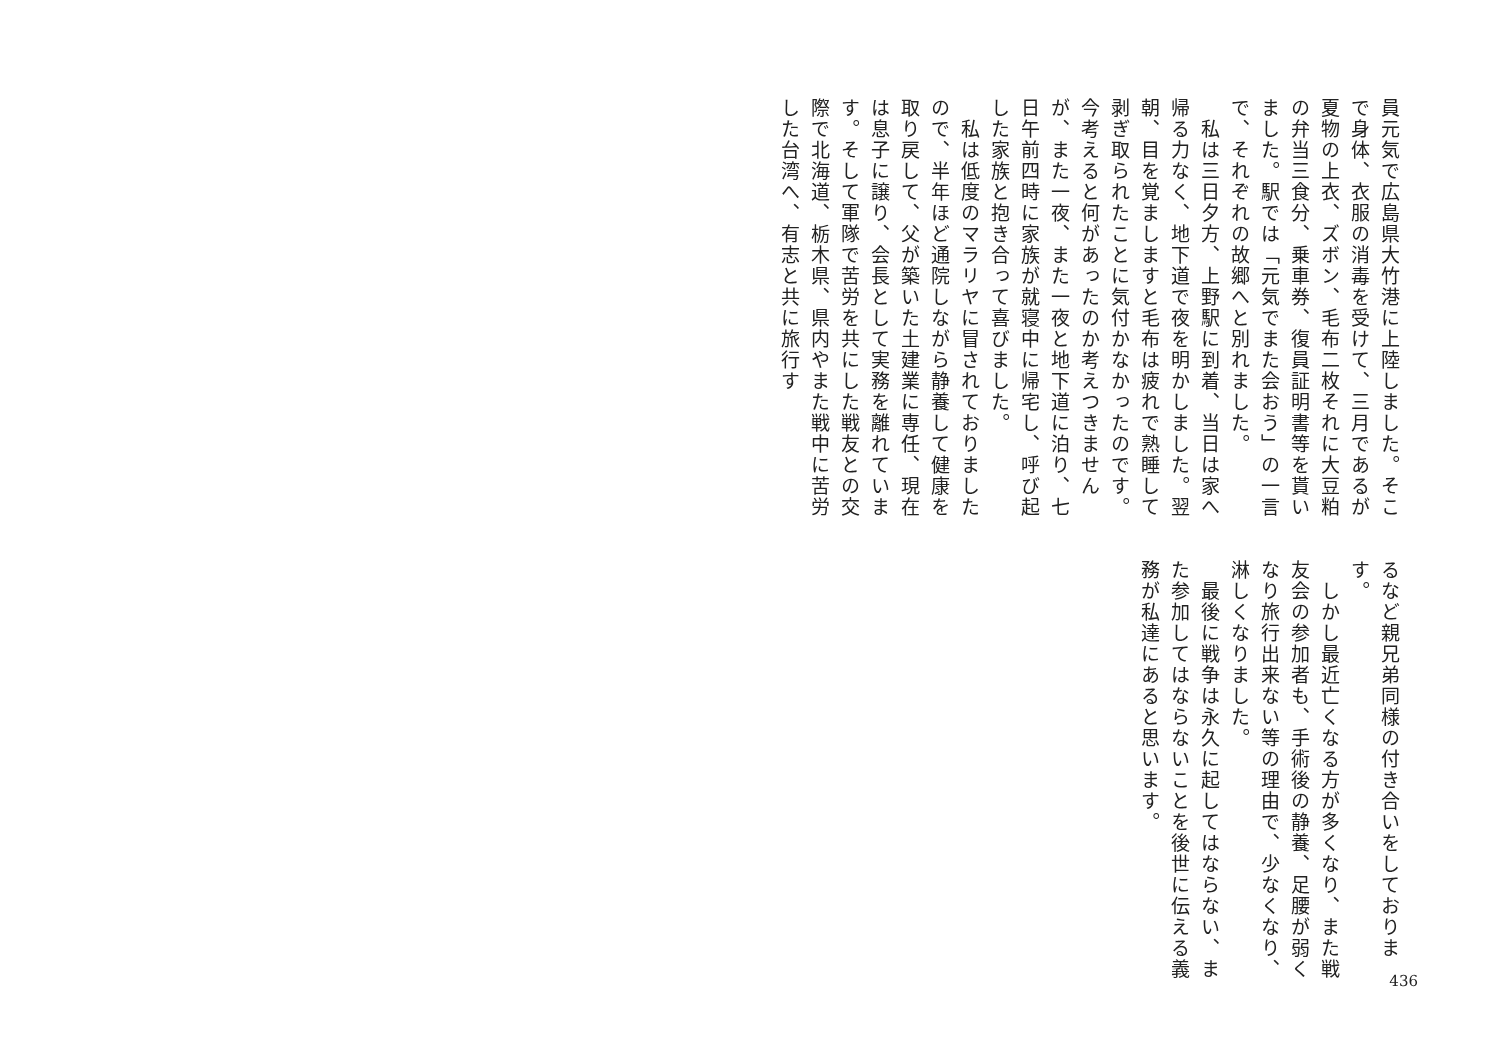員元気で広島県大竹港に上陸しました。そこで身体、衣服の消毒を受けて、三月であるが夏物の上衣、ズボン、毛布二枚それに大豆粕の弁当三食分、乗車券、復員証明書等を貰いました。駅では「元気でまた会おう」の一言で、それぞれの故郷へと別れました。
　私は三日夕方、上野駅に到着、当日は家へ帰る力なく、地下道で夜を明かしました。翌朝、目を覚ましますと毛布は疲れで熟睡して剥ぎ取られたことに気付かなかったのです。今考えると何があったのか考えつきませんが、また一夜、また一夜と地下道に泊り、七日午前四時に家族が就寝中に帰宅し、呼び起した家族と抱き合って喜びました。
　私は低度のマラリヤに冒されておりましたので、半年ほど通院しながら静養して健康を取り戻して、父が築いた土建業に専任、現在は息子に譲り、会長として実務を離れています。そして軍隊で苦労を共にした戦友との交際で北海道、栃木県、県内やまた戦中に苦労した台湾へ、有志と共に旅行す
るなど親兄弟同様の付き合いをしております。
　しかし最近亡くなる方が多くなり、また戦友会の参加者も、手術後の静養、足腰が弱くなり旅行出来ない等の理由で、少なくなり、淋しくなりました。
　最後に戦争は永久に起してはならない、また参加してはならないことを後世に伝える義務が私達にあると思います。
436